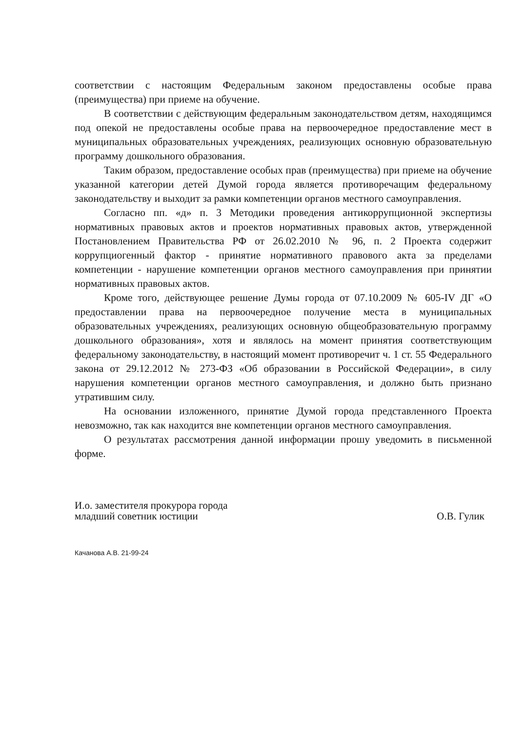соответствии с настоящим Федеральным законом предоставлены особые права (преимущества) при приеме на обучение.
В соответствии с действующим федеральным законодательством детям, находящимся под опекой не предоставлены особые права на первоочередное предоставление мест в муниципальных образовательных учреждениях, реализующих основную образовательную программу дошкольного образования.
Таким образом, предоставление особых прав (преимущества) при приеме на обучение указанной категории детей Думой города является противоречащим федеральному законодательству и выходит за рамки компетенции органов местного самоуправления.
Согласно пп. «д» п. 3 Методики проведения антикоррупционной экспертизы нормативных правовых актов и проектов нормативных правовых актов, утвержденной Постановлением Правительства РФ от 26.02.2010 № 96, п. 2 Проекта содержит коррупциогенный фактор - принятие нормативного правового акта за пределами компетенции - нарушение компетенции органов местного самоуправления при принятии нормативных правовых актов.
Кроме того, действующее решение Думы города от 07.10.2009 № 605-IV ДГ «О предоставлении права на первоочередное получение места в муниципальных образовательных учреждениях, реализующих основную общеобразовательную программу дошкольного образования», хотя и являлось на момент принятия соответствующим федеральному законодательству, в настоящий момент противоречит ч. 1 ст. 55 Федерального закона от 29.12.2012 № 273-ФЗ «Об образовании в Российской Федерации», в силу нарушения компетенции органов местного самоуправления, и должно быть признано утратившим силу.
На основании изложенного, принятие Думой города представленного Проекта невозможно, так как находится вне компетенции органов местного самоуправления.
О результатах рассмотрения данной информации прошу уведомить в письменной форме.
И.о. заместителя прокурора города
младший советник юстиции
О.В. Гулик
Качанова А.В. 21-99-24